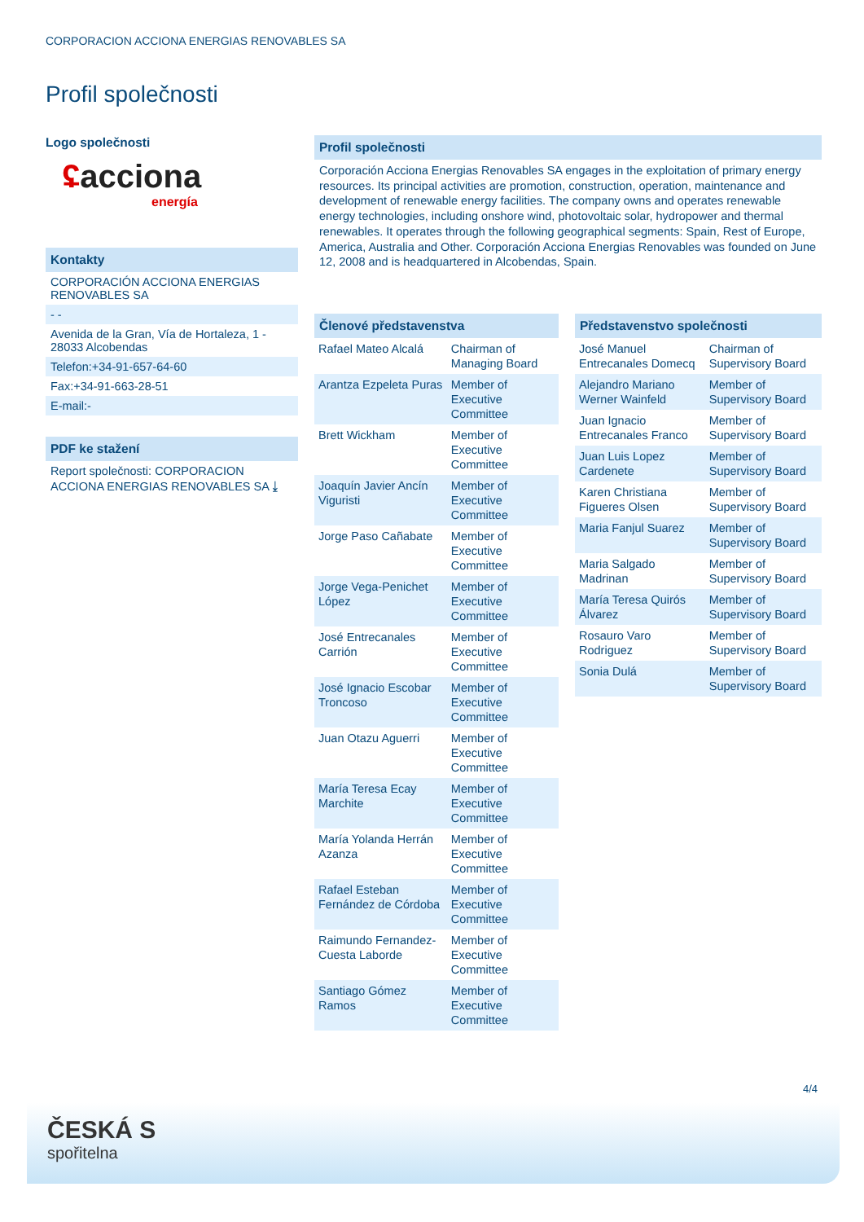CORPORACION ACCIONA ENERGIAS RENOVABLES SA
Profil společnosti
Logo společnosti
ʢacciona
energía
Kontakty
CORPORACIÓN ACCIONA ENERGIAS RENOVABLES SA
- -
Avenida de la Gran, Vía de Hortaleza, 1 - 28033 Alcobendas
Telefon:+34-91-657-64-60
Fax:+34-91-663-28-51
E-mail:-
PDF ke stažení
Report společnosti: CORPORACION ACCIONA ENERGIAS RENOVABLES SA ⤓
Profil společnosti
Corporación Acciona Energias Renovables SA engages in the exploitation of primary energy resources. Its principal activities are promotion, construction, operation, maintenance and development of renewable energy facilities. The company owns and operates renewable energy technologies, including onshore wind, photovoltaic solar, hydropower and thermal renewables. It operates through the following geographical segments: Spain, Rest of Europe, America, Australia and Other. Corporación Acciona Energias Renovables was founded on June 12, 2008 and is headquartered in Alcobendas, Spain.
| Členové představenstva | |
| --- | --- |
| Rafael Mateo Alcalá | Chairman of Managing Board |
| Arantza Ezpeleta Puras | Member of Executive Committee |
| Brett Wickham | Member of Executive Committee |
| Joaquín Javier Ancín Viguristi | Member of Executive Committee |
| Jorge Paso Cañabate | Member of Executive Committee |
| Jorge Vega-Penichet López | Member of Executive Committee |
| José Entrecanales Carrión | Member of Executive Committee |
| José Ignacio Escobar Troncoso | Member of Executive Committee |
| Juan Otazu Aguerri | Member of Executive Committee |
| María Teresa Ecay Marchite | Member of Executive Committee |
| María Yolanda Herrán Azanza | Member of Executive Committee |
| Rafael Esteban Fernández de Córdoba | Member of Executive Committee |
| Raimundo Fernandez-Cuesta Laborde | Member of Executive Committee |
| Santiago Gómez Ramos | Member of Executive Committee |
| Představenstvo společnosti | |
| --- | --- |
| José Manuel Entrecanales Domecq | Chairman of Supervisory Board |
| Alejandro Mariano Werner Wainfeld | Member of Supervisory Board |
| Juan Ignacio Entrecanales Franco | Member of Supervisory Board |
| Juan Luis Lopez Cardenete | Member of Supervisory Board |
| Karen Christiana Figueres Olsen | Member of Supervisory Board |
| Maria Fanjul Suarez | Member of Supervisory Board |
| Maria Salgado Madrinan | Member of Supervisory Board |
| María Teresa Quirós Álvarez | Member of Supervisory Board |
| Rosauro Varo Rodriguez | Member of Supervisory Board |
| Sonia Dulá | Member of Supervisory Board |
4/4
ČESKÁ S
spořitelna